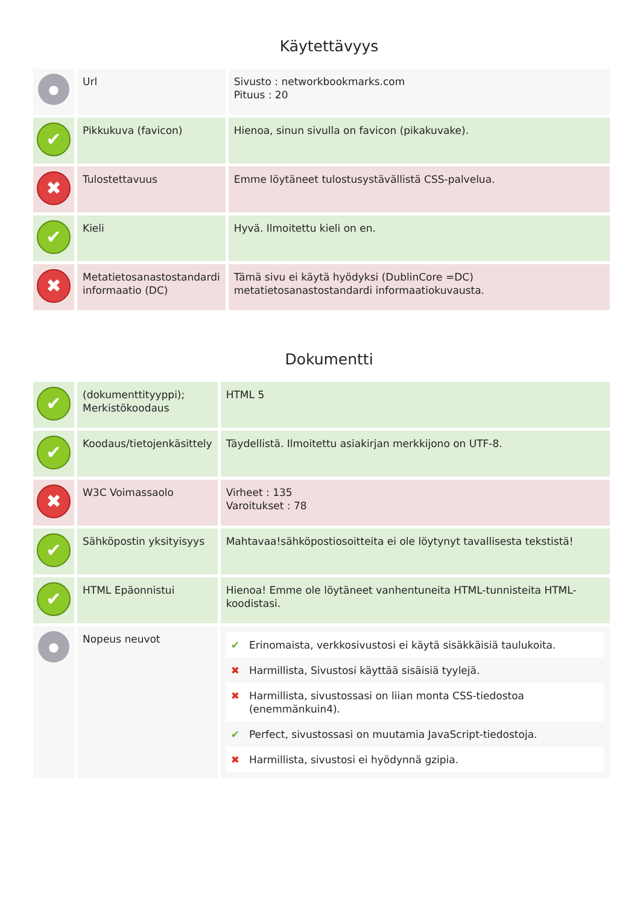Käytettävyys
| ● | Url | Sivusto : networkbookmarks.com Pituus : 20 |
| ✔ | Pikkukuva (favicon) | Hienoa, sinun sivulla on favicon (pikakuvake). |
| ✖ | Tulostettavuus | Emme löytäneet tulostusystävällistä CSS-palvelua. |
| ✔ | Kieli | Hyvä. Ilmoitettu kieli on en. |
| ✖ | Metatietosanastostandardi informaatio (DC) | Tämä sivu ei käytä hyödyksi (DublinCore =DC) metatietosanastostandardi informaatiokuvausta. |
Dokumentti
| ✔ | (dokumenttityyppi); Merkistökoodaus | HTML 5 |
| ✔ | Koodaus/tietojenkäsittely | Täydellistä. Ilmoitettu asiakirjan merkkijono on UTF-8. |
| ✖ | W3C Voimassaolo | Virheet : 135 Varoitukset : 78 |
| ✔ | Sähköpostin yksityisyys | Mahtavaa!sähköpostiosoitteita ei ole löytynyt tavallisesta tekstistä! |
| ✔ | HTML Epäonnistui | Hienoa! Emme ole löytäneet vanhentuneita HTML-tunnisteita HTML-koodistasi. |
| ● | Nopeus neuvot | / ✔ / Erinomaista, verkkosivustosi ei käytä sisäkkäisiä taulukoita. / / ✖ / Harmillista, Sivustosi käyttää sisäisiä tyylejä. / / ✖ / Harmillista, sivustossasi on liian monta CSS-tiedostoa (enemmänkuin4). / / ✔ / Perfect, sivustossasi on muutamia JavaScript-tiedostoja. / / ✖ / Harmillista, sivustosi ei hyödynnä gzipia. / |